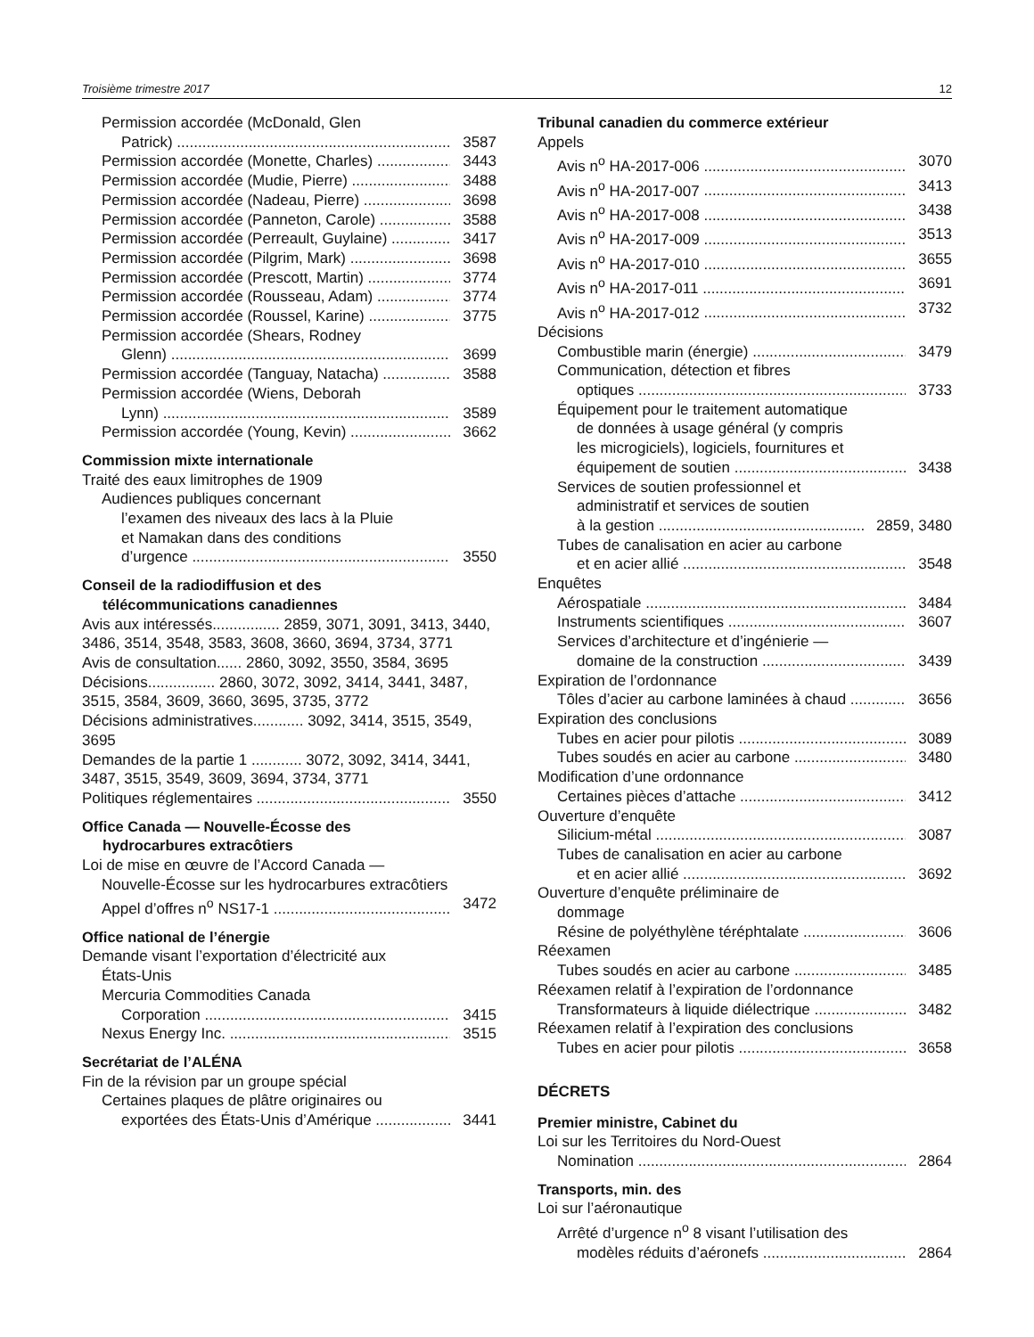Troisième trimestre 2017 12
Permission accordée (McDonald, Glen
Patrick) 3587
Permission accordée (Monette, Charles) 3443
Permission accordée (Mudie, Pierre) 3488
Permission accordée (Nadeau, Pierre) 3698
Permission accordée (Panneton, Carole) 3588
Permission accordée (Perreault, Guylaine) 3417
Permission accordée (Pilgrim, Mark) 3698
Permission accordée (Prescott, Martin) 3774
Permission accordée (Rousseau, Adam) 3774
Permission accordée (Roussel, Karine) 3775
Permission accordée (Shears, Rodney
Glenn) 3699
Permission accordée (Tanguay, Natacha) 3588
Permission accordée (Wiens, Deborah
Lynn) 3589
Permission accordée (Young, Kevin) 3662
Commission mixte internationale
Traité des eaux limitrophes de 1909
Audiences publiques concernant
l’examen des niveaux des lacs à la Pluie
et Namakan dans des conditions
d’urgence 3550
Conseil de la radiodiffusion et des
télécommunications canadiennes
Avis aux intéressés................ 2859, 3071, 3091, 3413, 3440, 3486, 3514, 3548, 3583, 3608, 3660, 3694, 3734, 3771
Avis de consultation...... 2860, 3092, 3550, 3584, 3695
Décisions................ 2860, 3072, 3092, 3414, 3441, 3487, 3515, 3584, 3609, 3660, 3695, 3735, 3772
Décisions administratives............ 3092, 3414, 3515, 3549, 3695
Demandes de la partie 1 ............ 3072, 3092, 3414, 3441, 3487, 3515, 3549, 3609, 3694, 3734, 3771
Politiques réglementaires 3550
Office Canada — Nouvelle-Écosse des
hydrocarbures extracôtiers
Loi de mise en œuvre de l’Accord Canada —
Nouvelle-Écosse sur les hydrocarbures extracôtiers
Appel d’offres n<sup>o</sup> NS17-1 3472
Office national de l’énergie
Demande visant l’exportation d’électricité aux
États-Unis
Mercuria Commodities Canada
Corporation 3415
Nexus Energy Inc. 3515
Secrétariat de l’ALÉNA
Fin de la révision par un groupe spécial
Certaines plaques de plâtre originaires ou
exportées des États-Unis d’Amérique 3441
Tribunal canadien du commerce extérieur
Appels
Avis n<sup>o</sup> HA-2017-006 3070
Avis n<sup>o</sup> HA-2017-007 3413
Avis n<sup>o</sup> HA-2017-008 3438
Avis n<sup>o</sup> HA-2017-009 3513
Avis n<sup>o</sup> HA-2017-010 3655
Avis n<sup>o</sup> HA-2017-011 3691
Avis n<sup>o</sup> HA-2017-012 3732
Décisions
Combustible marin (énergie) 3479
Communication, détection et fibres
optiques 3733
Équipement pour le traitement automatique
de données à usage général (y compris
les microgiciels), logiciels, fournitures et
équipement de soutien 3438
Services de soutien professionnel et
administratif et services de soutien
à la gestion 2859, 3480
Tubes de canalisation en acier au carbone
et en acier allié 3548
Enquêtes
Aérospatiale 3484
Instruments scientifiques 3607
Services d’architecture et d’ingénierie —
domaine de la construction 3439
Expiration de l’ordonnance
Tôles d’acier au carbone laminées à chaud 3656
Expiration des conclusions
Tubes en acier pour pilotis 3089
Tubes soudés en acier au carbone 3480
Modification d’une ordonnance
Certaines pièces d’attache 3412
Ouverture d’enquête
Silicium-métal 3087
Tubes de canalisation en acier au carbone
et en acier allié 3692
Ouverture d’enquête préliminaire de
dommage
Résine de polyéthylène téréphtalate 3606
Réexamen
Tubes soudés en acier au carbone 3485
Réexamen relatif à l’expiration de l’ordonnance
Transformateurs à liquide diélectrique 3482
Réexamen relatif à l’expiration des conclusions
Tubes en acier pour pilotis 3658
DÉCRETS
Premier ministre, Cabinet du
Loi sur les Territoires du Nord-Ouest
Nomination 2864
Transports, min. des
Loi sur l’aéronautique
Arrêté d’urgence n<sup>o</sup> 8 visant l’utilisation des
modèles réduits d’aéronefs 2864